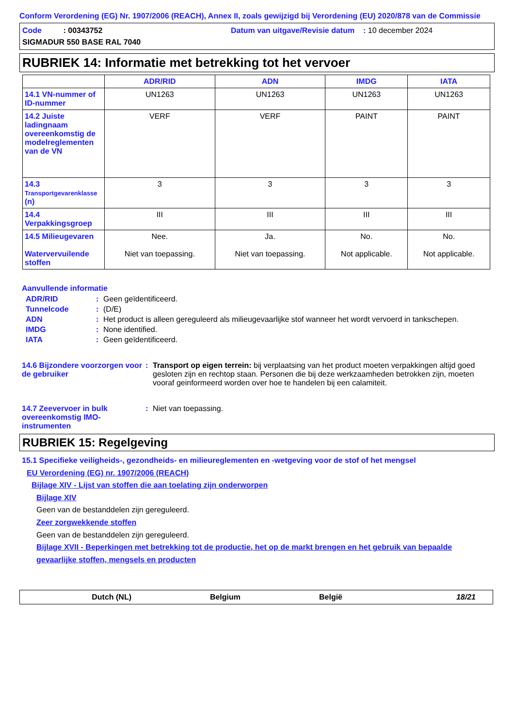Conform Verordening (EG) Nr. 1907/2006 (REACH), Annex II, zoals gewijzigd bij Verordening (EU) 2020/878 van de Commissie
Code : 00343752 Datum van uitgave/Revisie datum : 10 december 2024
SIGMADUR 550 BASE RAL 7040
RUBRIEK 14: Informatie met betrekking tot het vervoer
| | ADR/RID | ADN | IMDG | IATA |
| --- | --- | --- | --- | --- |
| 14.1 VN-nummer of ID-nummer | UN1263 | UN1263 | UN1263 | UN1263 |
| 14.2 Juiste ladingnaam overeenkomstig de modelreglementen van de VN | VERF | VERF | PAINT | PAINT |
| 14.3 Transportgevarenklasse (n) | 3 | 3 | 3 | 3 |
| 14.4 Verpakkingsgroep | III | III | III | III |
| 14.5 Milieugevaren Watervervuilende stoffen | Nee. Niet van toepassing. | Ja. Niet van toepassing. | No. Not applicable. | No. Not applicable. |
Aanvullende informatie
ADR/RID: Geen geïdentificeerd.
Tunnelcode: (D/E)
ADN: Het product is alleen gereguleerd als milieugevaarlijke stof wanneer het wordt vervoerd in tankschepen.
IMDG: None identified.
IATA: Geen geïdentificeerd.
14.6 Bijzondere voorzorgen voor de gebruiker: Transport op eigen terrein: bij verplaatsing van het product moeten verpakkingen altijd goed gesloten zijn en rechtop staan. Personen die bij deze werkzaamheden betrokken zijn, moeten vooraf geinformeerd worden over hoe te handelen bij een calamiteit.
14.7 Zeevervoer in bulk overeenkomstig IMO-instrumenten: Niet van toepassing.
RUBRIEK 15: Regelgeving
15.1 Specifieke veiligheids-, gezondheids- en milieureglementen en -wetgeving voor de stof of het mengsel
EU Verordening (EG) nr. 1907/2006 (REACH)
Bijlage XIV - Lijst van stoffen die aan toelating zijn onderworpen
Bijlage XIV
Geen van de bestanddelen zijn gereguleerd.
Zeer zorgwekkende stoffen
Geen van de bestanddelen zijn gereguleerd.
Bijlage XVII - Beperkingen met betrekking tot de productie, het op de markt brengen en het gebruik van bepaalde gevaarlijke stoffen, mengsels en producten
Dutch (NL) Belgium België 18/21